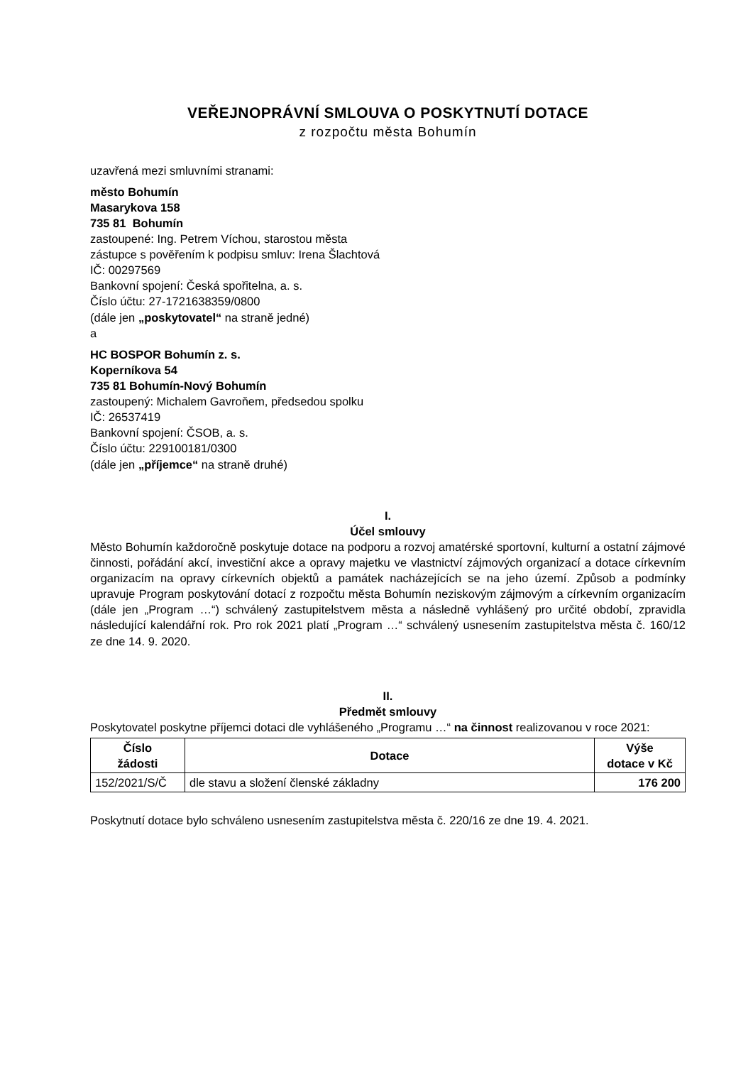VEŘEJNOPRÁVNÍ SMLOUVA O POSKYTNUTÍ DOTACE
z rozpočtu města Bohumín
uzavřená mezi smluvními stranami:
město Bohumín
Masarykova 158
735 81 Bohumín
zastoupené: Ing. Petrem Víchou, starostou města
zástupce s pověřením k podpisu smluv: Irena Šlachtová
IČ: 00297569
Bankovní spojení: Česká spořitelna, a. s.
Číslo účtu: 27-1721638359/0800
(dále jen „poskytovatel“ na straně jedné)
a
HC BOSPOR Bohumín z. s.
Koperníkova 54
735 81 Bohumín-Nový Bohumín
zastoupený: Michalem Gavroňem, předsedou spolku
IČ: 26537419
Bankovní spojení: ČSOB, a. s.
Číslo účtu: 229100181/0300
(dále jen „příjemce“ na straně druhé)
I.
Účel smlouvy
Město Bohumín každoročně poskytuje dotace na podporu a rozvoj amatérské sportovní, kulturní a ostatní zájmové činnosti, pořádání akcí, investiční akce a opravy majetku ve vlastnictví zájmových organizací a dotace církevním organizacím na opravy církevních objektů a památek nacházejících se na jeho území. Způsob a podmínky upravuje Program poskytování dotací z rozpočtu města Bohumín neziskovým zájmovým a církevním organizacím (dále jen „Program …“) schválený zastupitelstvem města a následně vyhlášený pro určité období, zpravidla následující kalendářní rok. Pro rok 2021 platí „Program …“ schválený usnesením zastupitelstva města č. 160/12 ze dne 14. 9. 2020.
II.
Předmět smlouvy
Poskytovatel poskytne příjemci dotaci dle vyhlášeného „Programu …“ na činnost realizovanou v roce 2021:
| Číslo žádosti | Dotace | Výše dotace v Kč |
| --- | --- | --- |
| 152/2021/S/Č | dle stavu a složení členské základny | 176 200 |
Poskytnutí dotace bylo schváleno usnesením zastupitelstva města č. 220/16 ze dne 19. 4. 2021.